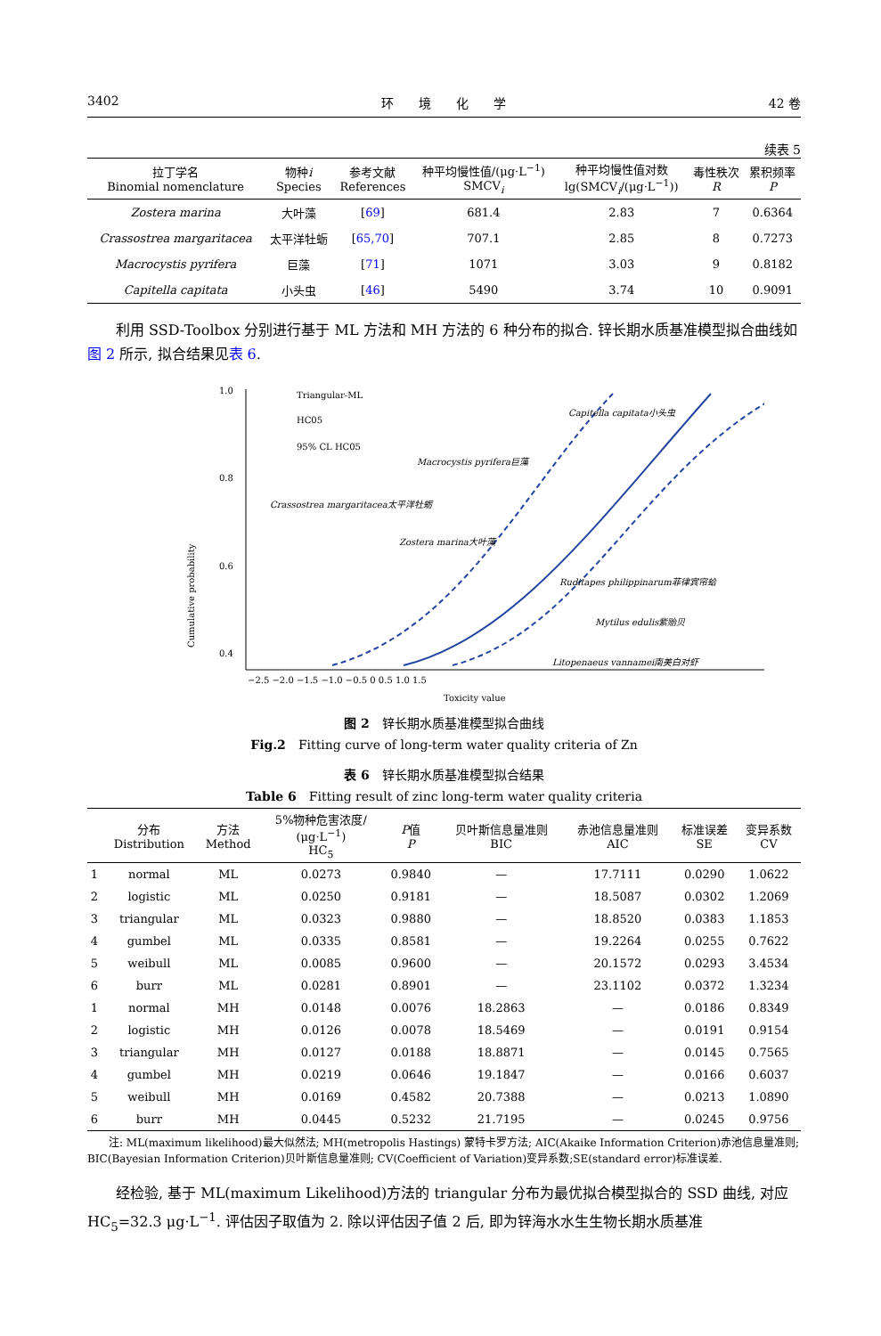3402 环　　境　　化　　学 42 卷
续表 5
| 拉丁学名 Binomial nomenclature | 物种 i Species | 参考文献 References | 种平均慢性值/(μg·L<sup>−1</sup>) SMCV<sub>i</sub> | 种平均慢性值对数 lg(SMCV<sub>i</sub>/(μg·L<sup>−1</sup>)) | 毒性秩次 R | 累积频率 P |
| --- | --- | --- | --- | --- | --- | --- |
| Zostera marina | 大叶藻 | [ 69 ] | 681.4 | 2.83 | 7 | 0.6364 |
| Crassostrea margaritacea | 太平洋牡蛎 | [ 65,70 ] | 707.1 | 2.85 | 8 | 0.7273 |
| Macrocystis pyrifera | 巨藻 | [ 71 ] | 1071 | 3.03 | 9 | 0.8182 |
| Capitella capitata | 小头虫 | [ 46 ] | 5490 | 3.74 | 10 | 0.9091 |
利用 SSD-Toolbox 分别进行基于 ML 方法和 MH 方法的 6 种分布的拟合. 锌长期水质基准模型拟合曲线如图 2 所示, 拟合结果见表 6.
Cumulative probability
1.0
0.8
0.6
0.4
Triangular-ML
HC05
95% CL HC05
Capitella capitata小头虫
Macrocystis pyrifera巨藻
Crassostrea margaritacea太平洋牡蛎
Zostera marina大叶藻
Ruditapes philippinarum菲律宾帘蛤
Mytilus edulis紫贻贝
Litopenaeus vannamei南美白对虾
−2.5 −2.0 −1.5 −1.0 −0.5 0 0.5 1.0 1.5
Toxicity value
图 2　锌长期水质基准模型拟合曲线
Fig.2　Fitting curve of long-term water quality criteria of Zn
表 6　锌长期水质基准模型拟合结果
Table 6　Fitting result of zinc long-term water quality criteria
| | 分布 Distribution | 方法 Method | 5%物种危害浓度/ (μg·L<sup>−1</sup>) HC<sub>5</sub> | P 值 P | 贝叶斯信息量准则 BIC | 赤池信息量准则 AIC | 标准误差 SE | 变异系数 CV |
| --- | --- | --- | --- | --- | --- | --- | --- | --- |
| 1 | normal | ML | 0.0273 | 0.9840 | — | 17.7111 | 0.0290 | 1.0622 |
| 2 | logistic | ML | 0.0250 | 0.9181 | — | 18.5087 | 0.0302 | 1.2069 |
| 3 | triangular | ML | 0.0323 | 0.9880 | — | 18.8520 | 0.0383 | 1.1853 |
| 4 | gumbel | ML | 0.0335 | 0.8581 | — | 19.2264 | 0.0255 | 0.7622 |
| 5 | weibull | ML | 0.0085 | 0.9600 | — | 20.1572 | 0.0293 | 3.4534 |
| 6 | burr | ML | 0.0281 | 0.8901 | — | 23.1102 | 0.0372 | 1.3234 |
| 1 | normal | MH | 0.0148 | 0.0076 | 18.2863 | — | 0.0186 | 0.8349 |
| 2 | logistic | MH | 0.0126 | 0.0078 | 18.5469 | — | 0.0191 | 0.9154 |
| 3 | triangular | MH | 0.0127 | 0.0188 | 18.8871 | — | 0.0145 | 0.7565 |
| 4 | gumbel | MH | 0.0219 | 0.0646 | 19.1847 | — | 0.0166 | 0.6037 |
| 5 | weibull | MH | 0.0169 | 0.4582 | 20.7388 | — | 0.0213 | 1.0890 |
| 6 | burr | MH | 0.0445 | 0.5232 | 21.7195 | — | 0.0245 | 0.9756 |
　　注: ML(maximum likelihood)最大似然法; MH(metropolis Hastings) 蒙特卡罗方法; AIC(Akaike Information Criterion)赤池信息量准则; BIC(Bayesian Information Criterion)贝叶斯信息量准则; CV(Coefficient of Variation)变异系数;SE(standard error)标准误差.
经检验, 基于 ML(maximum Likelihood)方法的 triangular 分布为最优拟合模型拟合的 SSD 曲线, 对应 HC<sub>5</sub>=32.3 μg·L<sup>−1</sup>. 评估因子取值为 2. 除以评估因子值 2 后, 即为锌海水水生生物长期水质基准